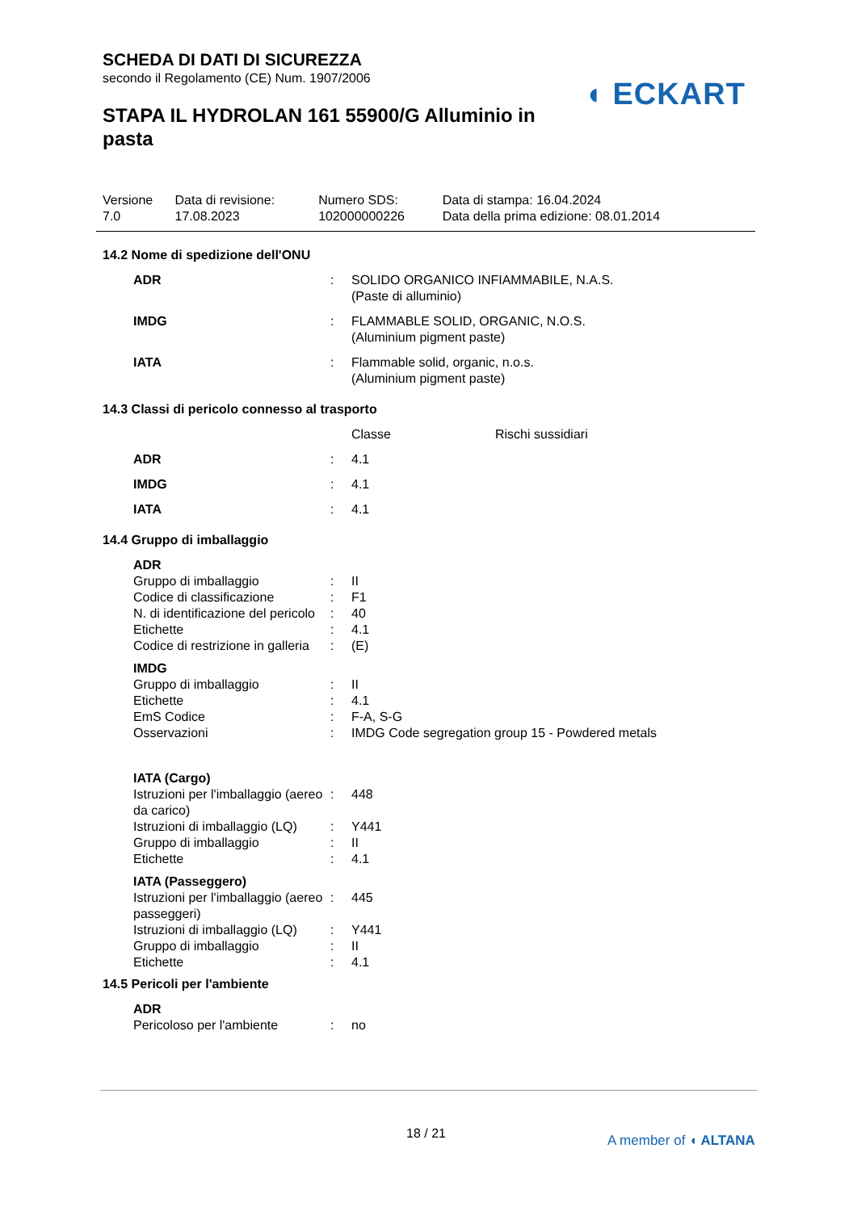SCHEDA DI DATI DI SICUREZZA
secondo il Regolamento (CE) Num. 1907/2006
STAPA IL HYDROLAN 161 55900/G Alluminio in pasta
◖ ECKART
| Versione 7.0 | Data di revisione: 17.08.2023 | Numero SDS: 102000000226 | Data di stampa: 16.04.2024 Data della prima edizione: 08.01.2014 |
14.2 Nome di spedizione dell'ONU
| ADR | : | SOLIDO ORGANICO INFIAMMABILE, N.A.S. (Paste di alluminio) |
| IMDG | : | FLAMMABLE SOLID, ORGANIC, N.O.S. (Aluminium pigment paste) |
| IATA | : | Flammable solid, organic, n.o.s. (Aluminium pigment paste) |
14.3 Classi di pericolo connesso al trasporto
| | | Classe | Rischi sussidiari |
| ADR | : | 4.1 | |
| IMDG | : | 4.1 | |
| IATA | : | 4.1 | |
14.4 Gruppo di imballaggio
| ADR | | |
| Gruppo di imballaggio | : | II |
| Codice di classificazione | : | F1 |
| N. di identificazione del pericolo | : | 40 |
| Etichette | : | 4.1 |
| Codice di restrizione in galleria | : | (E) |
| IMDG | | |
| Gruppo di imballaggio | : | II |
| Etichette | : | 4.1 |
| EmS Codice | : | F-A, S-G |
| Osservazioni | : | IMDG Code segregation group 15 - Powdered metals |
| IATA (Cargo) | | |
| Istruzioni per l'imballaggio (aereo da carico) | : | 448 |
| Istruzioni di imballaggio (LQ) | : | Y441 |
| Gruppo di imballaggio | : | II |
| Etichette | : | 4.1 |
| IATA (Passeggero) | | |
| Istruzioni per l'imballaggio (aereo passeggeri) | : | 445 |
| Istruzioni di imballaggio (LQ) | : | Y441 |
| Gruppo di imballaggio | : | II |
| Etichette | : | 4.1 |
14.5 Pericoli per l'ambiente
| ADR | | |
| Pericoloso per l'ambiente | : | no |
18 / 21 A member of ◖ ALTANA